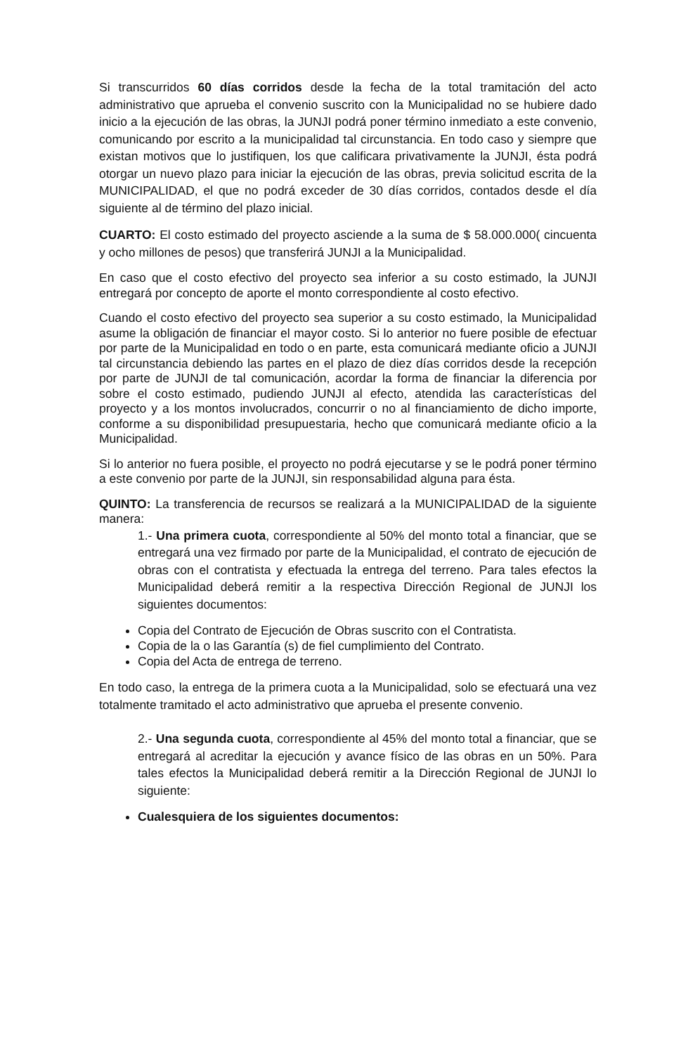Si transcurridos 60 días corridos desde la fecha de la total tramitación del acto administrativo que aprueba el convenio suscrito con la Municipalidad no se hubiere dado inicio a la ejecución de las obras, la JUNJI podrá poner término inmediato a este convenio, comunicando por escrito a la municipalidad tal circunstancia. En todo caso y siempre que existan motivos que lo justifiquen, los que calificara privativamente la JUNJI, ésta podrá otorgar un nuevo plazo para iniciar la ejecución de las obras, previa solicitud escrita de la MUNICIPALIDAD, el que no podrá exceder de 30 días corridos, contados desde el día siguiente al de término del plazo inicial.
CUARTO: El costo estimado del proyecto asciende a la suma de $ 58.000.000( cincuenta y ocho millones de pesos) que transferirá JUNJI a la Municipalidad.
En caso que el costo efectivo del proyecto sea inferior a su costo estimado, la JUNJI entregará por concepto de aporte el monto correspondiente al costo efectivo.
Cuando el costo efectivo del proyecto sea superior a su costo estimado, la Municipalidad asume la obligación de financiar el mayor costo. Si lo anterior no fuere posible de efectuar por parte de la Municipalidad en todo o en parte, esta comunicará mediante oficio a JUNJI tal circunstancia debiendo las partes en el plazo de diez días corridos desde la recepción por parte de JUNJI de tal comunicación, acordar la forma de financiar la diferencia por sobre el costo estimado, pudiendo JUNJI al efecto, atendida las características del proyecto y a los montos involucrados, concurrir o no al financiamiento de dicho importe, conforme a su disponibilidad presupuestaria, hecho que comunicará mediante oficio a la Municipalidad.
Si lo anterior no fuera posible, el proyecto no podrá ejecutarse y se le podrá poner término a este convenio por parte de la JUNJI, sin responsabilidad alguna para ésta.
QUINTO: La transferencia de recursos se realizará a la MUNICIPALIDAD de la siguiente manera:
1.- Una primera cuota, correspondiente al 50% del monto total a financiar, que se entregará una vez firmado por parte de la Municipalidad, el contrato de ejecución de obras con el contratista y efectuada la entrega del terreno. Para tales efectos la Municipalidad deberá remitir a la respectiva Dirección Regional de JUNJI los siguientes documentos:
Copia del Contrato de Ejecución de Obras suscrito con el Contratista.
Copia de la o las Garantía (s) de fiel cumplimiento del Contrato.
Copia del Acta de entrega de terreno.
En todo caso, la entrega de la primera cuota a la Municipalidad, solo se efectuará una vez totalmente tramitado el acto administrativo que aprueba el presente convenio.
2.- Una segunda cuota, correspondiente al 45% del monto total a financiar, que se entregará al acreditar la ejecución y avance físico de las obras en un 50%. Para tales efectos la Municipalidad deberá remitir a la Dirección Regional de JUNJI lo siguiente:
Cualesquiera de los siguientes documentos: